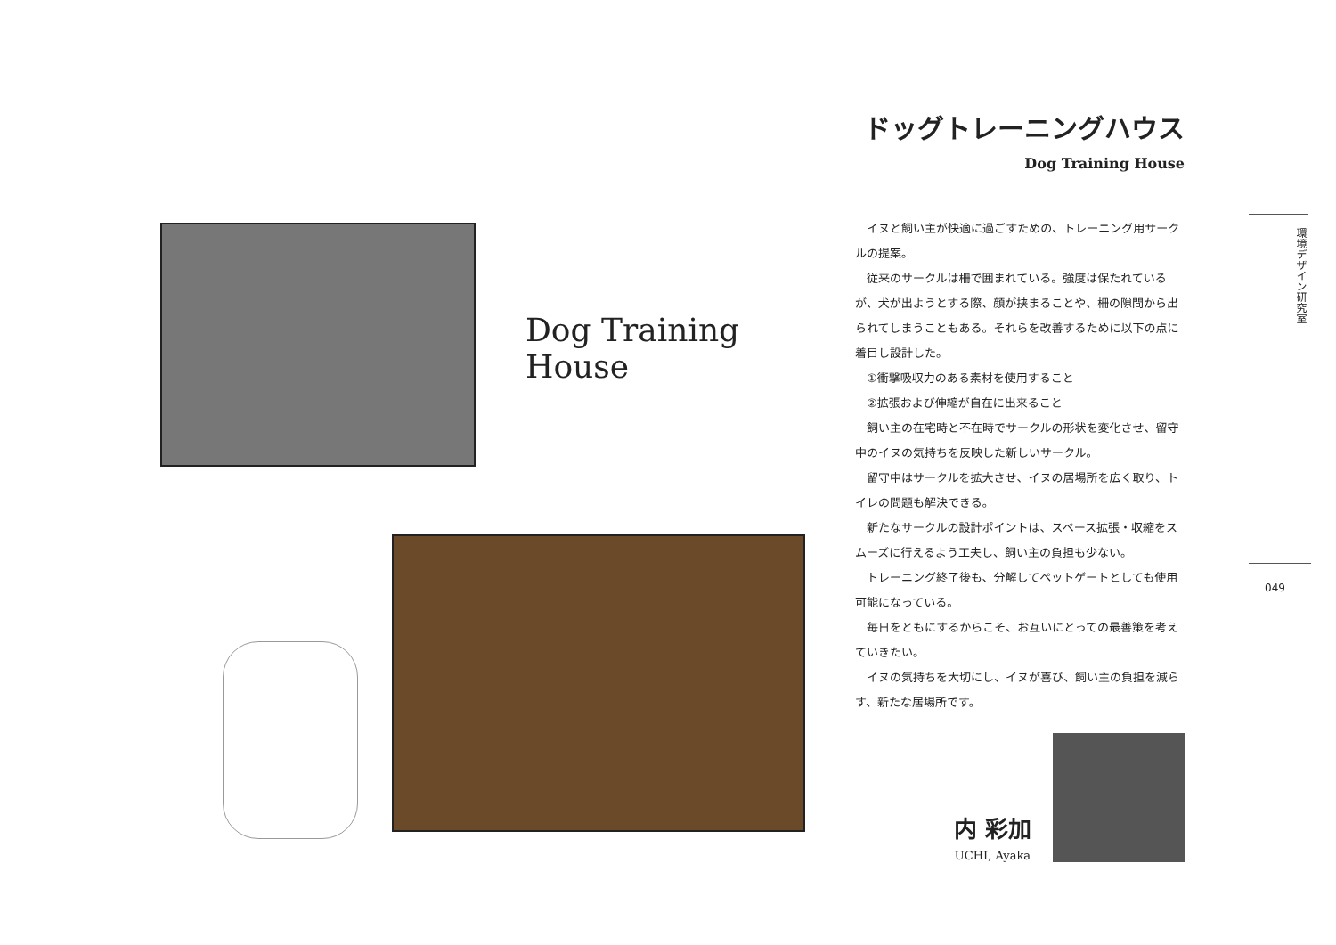Dog Training House
ドッグトレーニングハウス
Dog Training House
イヌと飼い主が快適に過ごすための、トレーニング用サークルの提案。
従来のサークルは柵で囲まれている。強度は保たれているが、犬が出ようとする際、顔が挟まることや、柵の隙間から出られてしまうこともある。それらを改善するために以下の点に着目し設計した。
①衝撃吸収力のある素材を使用すること
②拡張および伸縮が自在に出来ること
飼い主の在宅時と不在時でサークルの形状を変化させ、留守中のイヌの気持ちを反映した新しいサークル。
留守中はサークルを拡大させ、イヌの居場所を広く取り、トイレの問題も解決できる。
新たなサークルの設計ポイントは、スペース拡張・収縮をスムーズに行えるよう工夫し、飼い主の負担も少ない。
トレーニング終了後も、分解してペットゲートとしても使用可能になっている。
毎日をともにするからこそ、お互いにとっての最善策を考えていきたい。
イヌの気持ちを大切にし、イヌが喜び、飼い主の負担を減らす、新たな居場所です。
内 彩加
UCHI, Ayaka
環境デザイン研究室
049